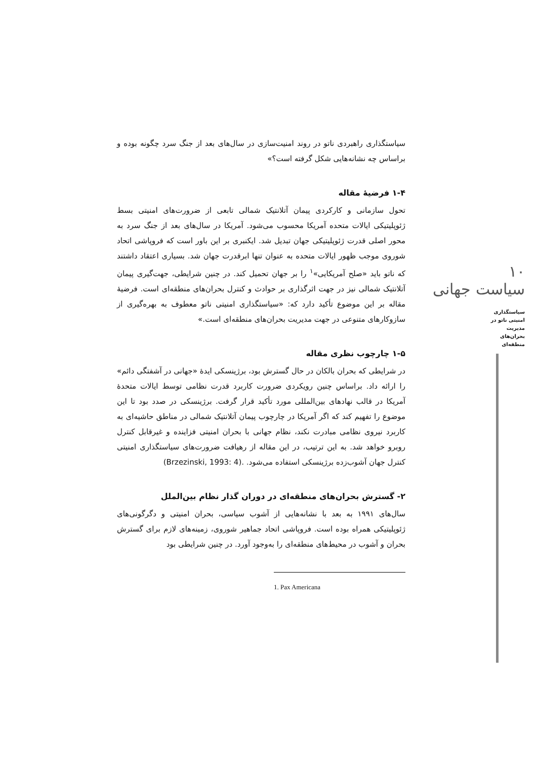۱۰
سیاست جهانی
سیاستگذاری امنیتی ناتو در مدیریت بحران‌های منطقه‌ای
سیاستگذاری راهبردی ناتو در روند امنیت‌سازی در سال‌های بعد از جنگ سرد چگونه بوده و براساس چه نشانه‌هایی شکل گرفته است؟»
۱-۴ فرضیهٔ مقاله
تحول سازمانی و کارکردی پیمان آتلانتیک شمالی تابعی از ضرورت‌های امنیتی بسط ژئوپلیتیکی ایالات متحده آمریکا محسوب می‌شود. آمریکا در سال‌های بعد از جنگ سرد به محور اصلی قدرت ژئوپلیتیکی جهان تبدیل شد. ایکنبری بر این باور است که فروپاشی اتحاد شوروی موجب ظهور ایالات متحده به عنوان تنها ابرقدرت جهان شد. بسیاری اعتقاد داشتند که ناتو باید «صلح آمریکایی»<sup>۱</sup> را بر جهان تحمیل کند. در چنین شرایطی، جهت‌گیری پیمان آتلانتیک شمالی نیز در جهت اثرگذاری بر حوادث و کنترل بحران‌های منطقه‌ای است. فرضیهٔ مقاله بر این موضوع تأکید دارد که: «سیاستگذاری امنیتی ناتو معطوف به بهره‌گیری از سازوکارهای متنوعی در جهت مدیریت بحران‌های منطقه‌ای است.»
۱-۵ چارچوب نظری مقاله
در شرایطی که بحران بالکان در حال گسترش بود، برژینسکی ایدهٔ «جهانی در آشفتگی دائم» را ارائه داد. براساس چنین رویکردی ضرورت کاربرد قدرت نظامی توسط ایالات متحدهٔ آمریکا در قالب نهادهای بین‌المللی مورد تأکید قرار گرفت. برژینسکی در صدد بود تا این موضوع را تفهیم کند که اگر آمریکا در چارچوب پیمان آتلانتیک شمالی در مناطق حاشیه‌ای به کاربرد نیروی نظامی مبادرت نکند، نظام جهانی با بحران امنیتی فزاینده و غیرقابل کنترل روبرو خواهد شد. به این ترتیب، در این مقاله از رهیافت ضرورت‌های سیاستگذاری امنیتی کنترل جهان آشوب‌زده برژینسکی استفاده می‌شود. .(Brzezinski, 1993: 4)
۲- گسترش بحران‌های منطقه‌ای در دوران گذار نظام بین‌الملل
سال‌های ۱۹۹۱ به بعد با نشانه‌هایی از آشوب سیاسی، بحران امنیتی و دگرگونی‌های ژئوپلیتیکی همراه بوده است. فروپاشی اتحاد جماهیر شوروی، زمینه‌های لازم برای گسترش بحران و آشوب در محیط‌های منطقه‌ای را به‌وجود آورد. در چنین شرایطی بود
1. Pax Americana